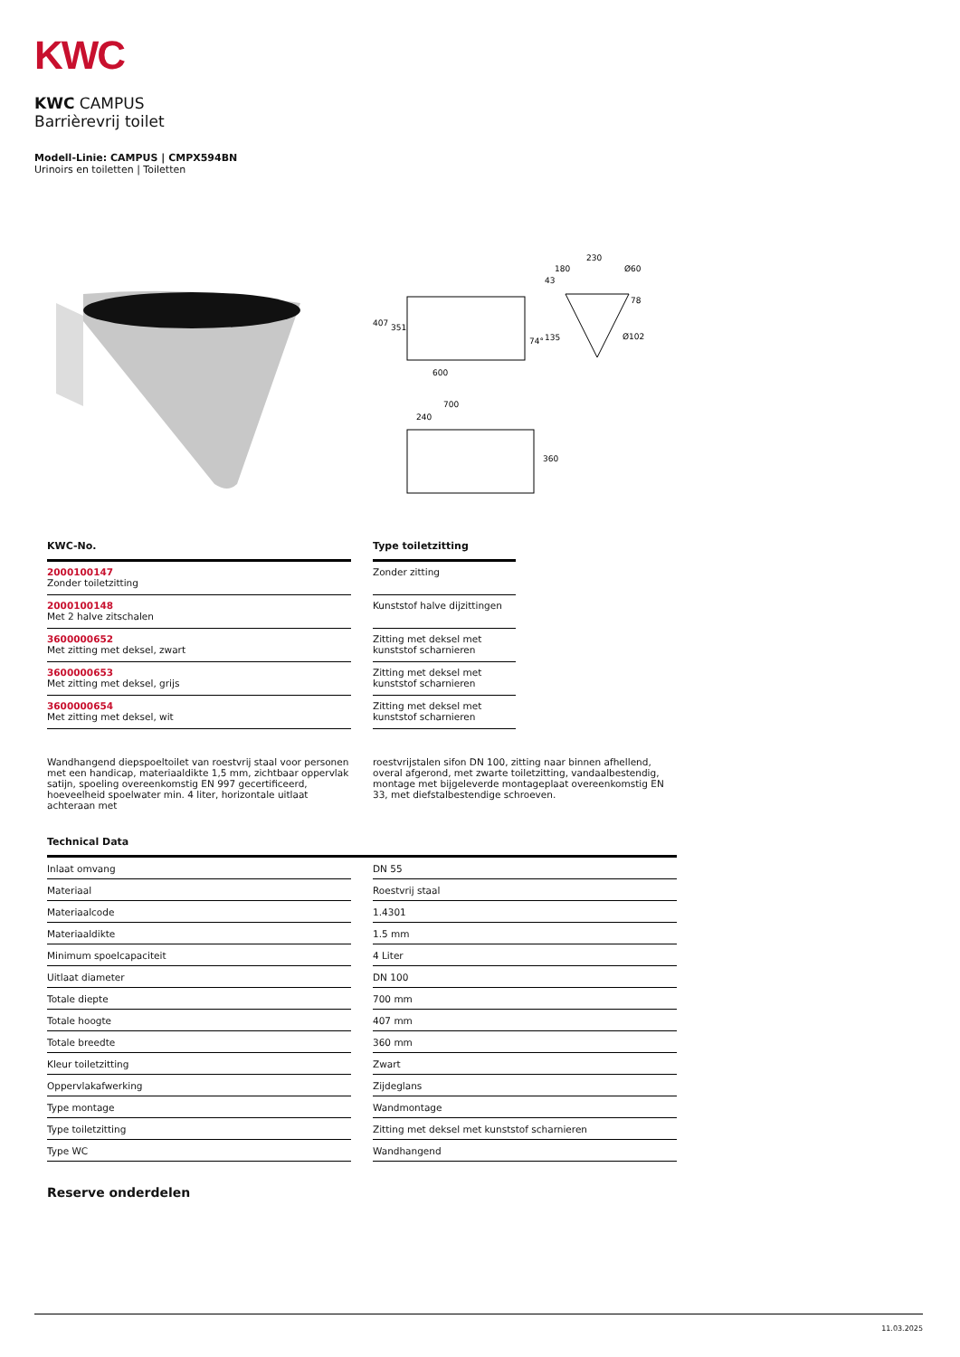KWC
KWC CAMPUS
Barrièrevrij toilet
Modell-Linie: CAMPUS | CMPX594BN
Urinoirs en toiletten | Toiletten
407
351
600
74°
135
230
180
43
Ø60
78
Ø102
700
240
360
| KWC-No. | | Type toiletzitting |
| --- | --- | --- |
| 2000100147 Zonder toiletzitting | | Zonder zitting |
| 2000100148 Met 2 halve zitschalen | | Kunststof halve dijzittingen |
| 3600000652 Met zitting met deksel, zwart | | Zitting met deksel met kunststof scharnieren |
| 3600000653 Met zitting met deksel, grijs | | Zitting met deksel met kunststof scharnieren |
| 3600000654 Met zitting met deksel, wit | | Zitting met deksel met kunststof scharnieren |
Wandhangend diepspoeltoilet van roestvrij staal voor personen met een handicap, materiaaldikte 1,5 mm, zichtbaar oppervlak satijn, spoeling overeenkomstig EN 997 gecertificeerd, hoeveelheid spoelwater min. 4 liter, horizontale uitlaat achteraan met
roestvrijstalen sifon DN 100, zitting naar binnen afhellend, overal afgerond, met zwarte toiletzitting, vandaalbestendig, montage met bijgeleverde montageplaat overeenkomstig EN 33, met diefstalbestendige schroeven.
Technical Data
| Inlaat omvang | | DN 55 |
| Materiaal | | Roestvrij staal |
| Materiaalcode | | 1.4301 |
| Materiaaldikte | | 1.5 mm |
| Minimum spoelcapaciteit | | 4 Liter |
| Uitlaat diameter | | DN 100 |
| Totale diepte | | 700 mm |
| Totale hoogte | | 407 mm |
| Totale breedte | | 360 mm |
| Kleur toiletzitting | | Zwart |
| Oppervlakafwerking | | Zijdeglans |
| Type montage | | Wandmontage |
| Type toiletzitting | | Zitting met deksel met kunststof scharnieren |
| Type WC | | Wandhangend |
Reserve onderdelen
11.03.2025